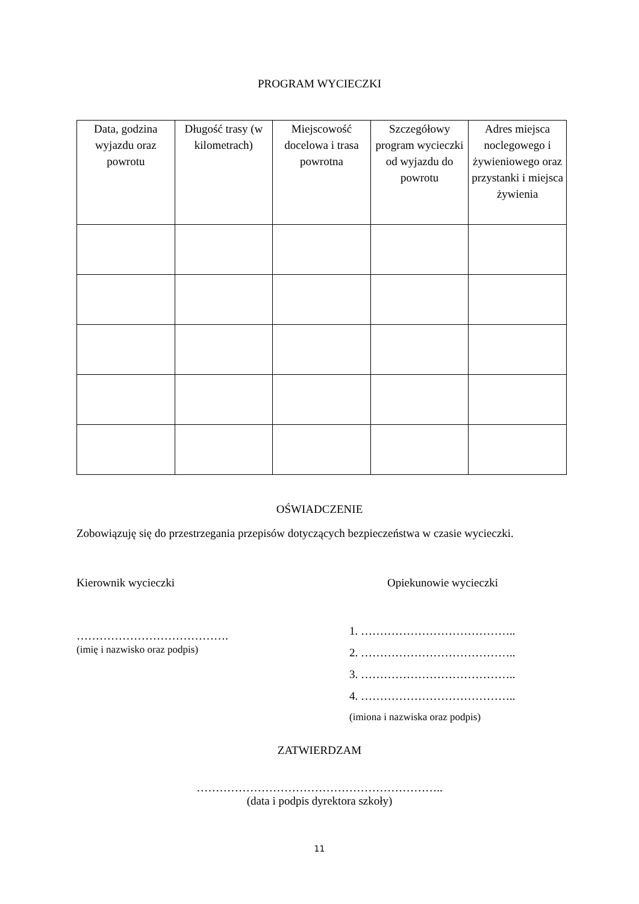PROGRAM WYCIECZKI
| Data, godzina wyjazdu oraz powrotu | Długość trasy (w kilometrach) | Miejscowość docelowa i trasa powrotna | Szczegółowy program wycieczki od wyjazdu do powrotu | Adres miejsca noclegowego i żywieniowego oraz przystanki i miejsca żywienia |
| --- | --- | --- | --- | --- |
OŚWIADCZENIE
Zobowiązuję się do przestrzegania przepisów dotyczących bezpieczeństwa w czasie wycieczki.
Kierownik wycieczki
………………………………….
(imię i nazwisko oraz podpis)
Opiekunowie wycieczki
1. …………………………………..
2. …………………………………..
3. …………………………………..
4. …………………………………..
(imiona i nazwiska oraz podpis)
ZATWIERDZAM
………………………………………………………..
(data i podpis dyrektora szkoły)
11